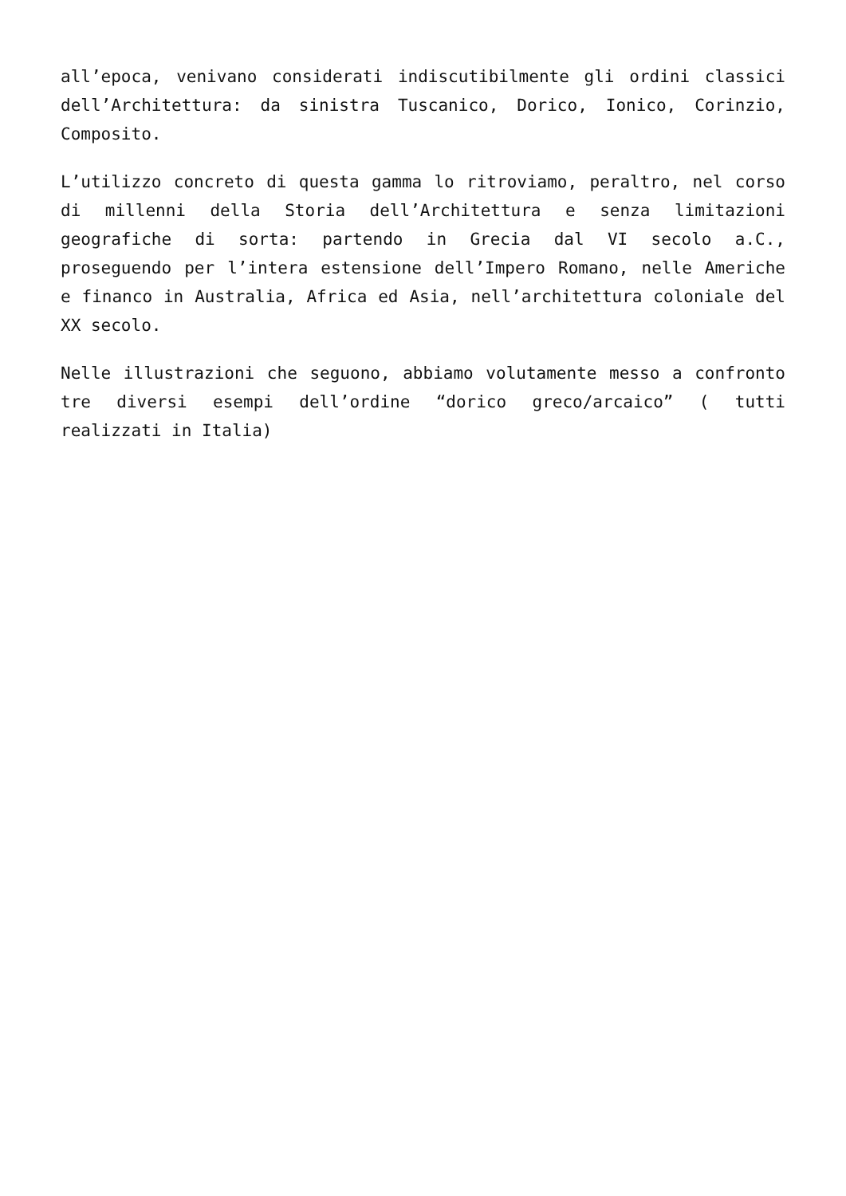all’epoca, venivano considerati indiscutibilmente gli ordini classici dell’Architettura: da sinistra Tuscanico, Dorico, Ionico, Corinzio, Composito.
L’utilizzo concreto di questa gamma lo ritroviamo, peraltro, nel corso di millenni della Storia dell’Architettura e senza limitazioni geografiche di sorta: partendo in Grecia dal VI secolo a.C., proseguendo per l’intera estensione dell’Impero Romano, nelle Americhe e financo in Australia, Africa ed Asia, nell’architettura coloniale del XX secolo.
Nelle illustrazioni che seguono, abbiamo volutamente messo a confronto tre diversi esempi dell’ordine “dorico greco/arcaico” ( tutti realizzati in Italia)